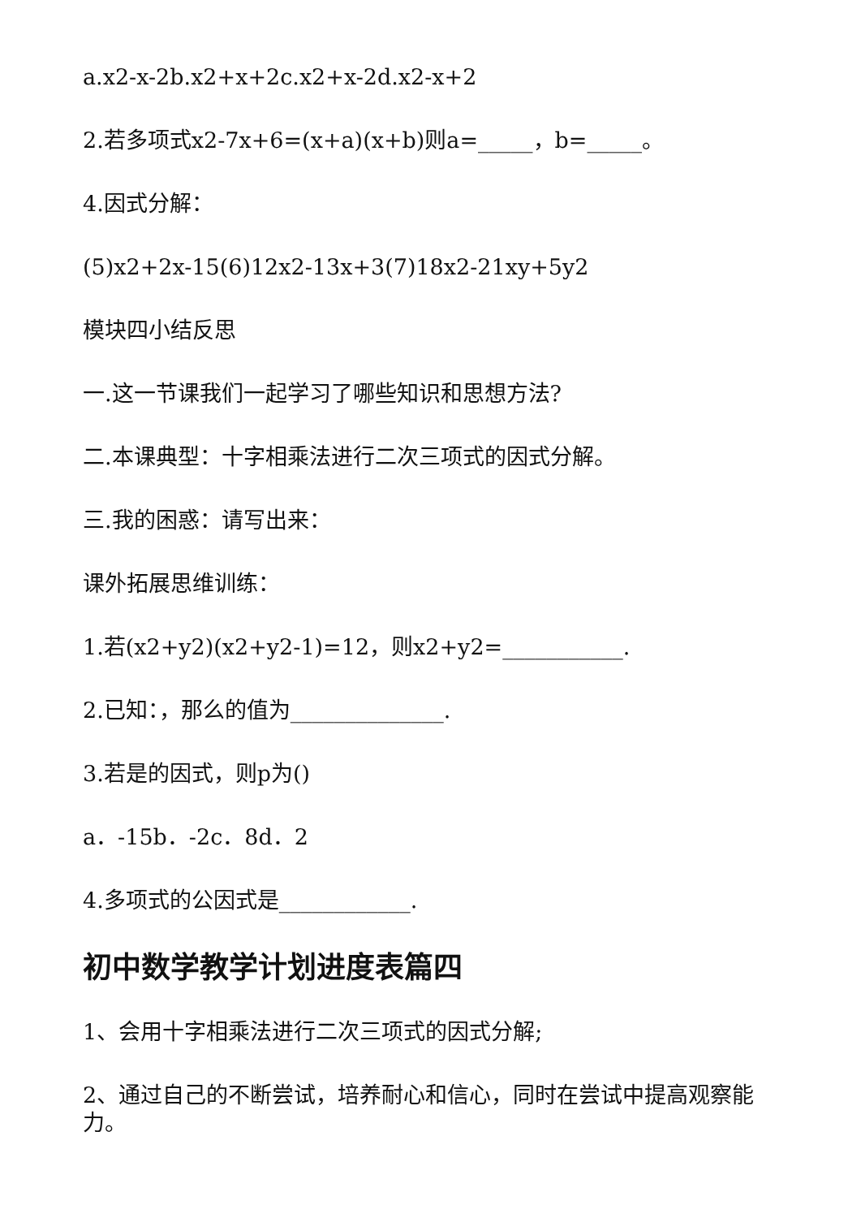a.x2-x-2b.x2+x+2c.x2+x-2d.x2-x+2
2.若多项式x2-7x+6=(x+a)(x+b)则a=_____，b=_____。
4.因式分解：
(5)x2+2x-15(6)12x2-13x+3(7)18x2-21xy+5y2
模块四小结反思
一.这一节课我们一起学习了哪些知识和思想方法?
二.本课典型：十字相乘法进行二次三项式的因式分解。
三.我的困惑：请写出来：
课外拓展思维训练：
1.若(x2+y2)(x2+y2-1)=12，则x2+y2=___________.
2.已知：，那么的值为______________.
3.若是的因式，则p为()
a．-15b．-2c．8d．2
4.多项式的公因式是____________.
初中数学教学计划进度表篇四
1、会用十字相乘法进行二次三项式的因式分解;
2、通过自己的不断尝试，培养耐心和信心，同时在尝试中提高观察能力。